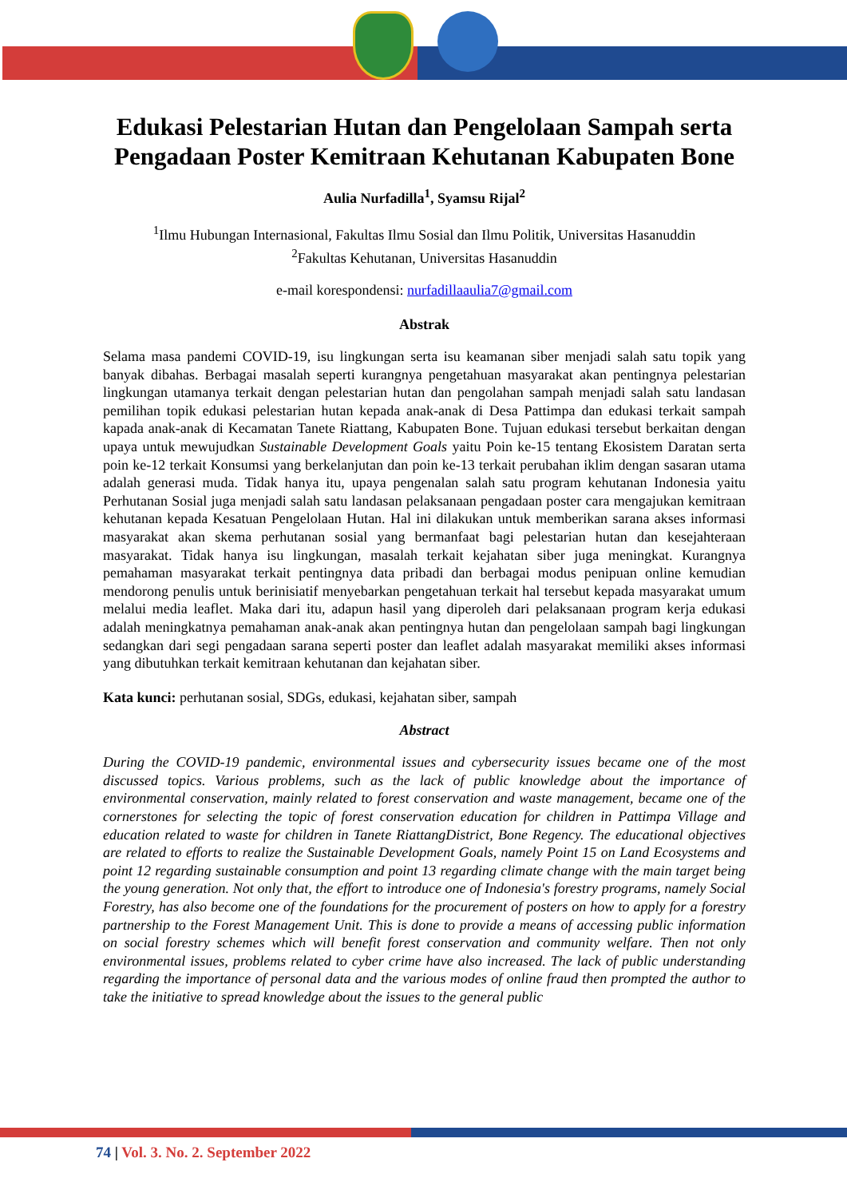Edukasi Pelestarian Hutan dan Pengelolaan Sampah serta Pengadaan Poster Kemitraan Kehutanan Kabupaten Bone
Aulia Nurfadilla<sup>1</sup>, Syamsu Rijal<sup>2</sup>
<sup>1</sup> Ilmu Hubungan Internasional, Fakultas Ilmu Sosial dan Ilmu Politik, Universitas Hasanuddin
<sup>2</sup> Fakultas Kehutanan, Universitas Hasanuddin
e-mail korespondensi: nurfadillaaulia7@gmail.com
Abstrak
Selama masa pandemi COVID-19, isu lingkungan serta isu keamanan siber menjadi salah satu topik yang banyak dibahas. Berbagai masalah seperti kurangnya pengetahuan masyarakat akan pentingnya pelestarian lingkungan utamanya terkait dengan pelestarian hutan dan pengolahan sampah menjadi salah satu landasan pemilihan topik edukasi pelestarian hutan kepada anak-anak di Desa Pattimpa dan edukasi terkait sampah kapada anak-anak di Kecamatan Tanete Riattang, Kabupaten Bone. Tujuan edukasi tersebut berkaitan dengan upaya untuk mewujudkan Sustainable Development Goals yaitu Poin ke-15 tentang Ekosistem Daratan serta poin ke-12 terkait Konsumsi yang berkelanjutan dan poin ke-13 terkait perubahan iklim dengan sasaran utama adalah generasi muda. Tidak hanya itu, upaya pengenalan salah satu program kehutanan Indonesia yaitu Perhutanan Sosial juga menjadi salah satu landasan pelaksanaan pengadaan poster cara mengajukan kemitraan kehutanan kepada Kesatuan Pengelolaan Hutan. Hal ini dilakukan untuk memberikan sarana akses informasi masyarakat akan skema perhutanan sosial yang bermanfaat bagi pelestarian hutan dan kesejahteraan masyarakat. Tidak hanya isu lingkungan, masalah terkait kejahatan siber juga meningkat. Kurangnya pemahaman masyarakat terkait pentingnya data pribadi dan berbagai modus penipuan online kemudian mendorong penulis untuk berinisiatif menyebarkan pengetahuan terkait hal tersebut kepada masyarakat umum melalui media leaflet. Maka dari itu, adapun hasil yang diperoleh dari pelaksanaan program kerja edukasi adalah meningkatnya pemahaman anak-anak akan pentingnya hutan dan pengelolaan sampah bagi lingkungan sedangkan dari segi pengadaan sarana seperti poster dan leaflet adalah masyarakat memiliki akses informasi yang dibutuhkan terkait kemitraan kehutanan dan kejahatan siber.
Kata kunci: perhutanan sosial, SDGs, edukasi, kejahatan siber, sampah
Abstract
During the COVID-19 pandemic, environmental issues and cybersecurity issues became one of the most discussed topics. Various problems, such as the lack of public knowledge about the importance of environmental conservation, mainly related to forest conservation and waste management, became one of the cornerstones for selecting the topic of forest conservation education for children in Pattimpa Village and education related to waste for children in Tanete RiattangDistrict, Bone Regency. The educational objectives are related to efforts to realize the Sustainable Development Goals, namely Point 15 on Land Ecosystems and point 12 regarding sustainable consumption and point 13 regarding climate change with the main target being the young generation. Not only that, the effort to introduce one of Indonesia's forestry programs, namely Social Forestry, has also become one of the foundations for the procurement of posters on how to apply for a forestry partnership to the Forest Management Unit. This is done to provide a means of accessing public information on social forestry schemes which will benefit forest conservation and community welfare. Then not only environmental issues, problems related to cyber crime have also increased. The lack of public understanding regarding the importance of personal data and the various modes of online fraud then prompted the author to take the initiative to spread knowledge about the issues to the general public
74 | Vol. 3. No. 2. September 2022